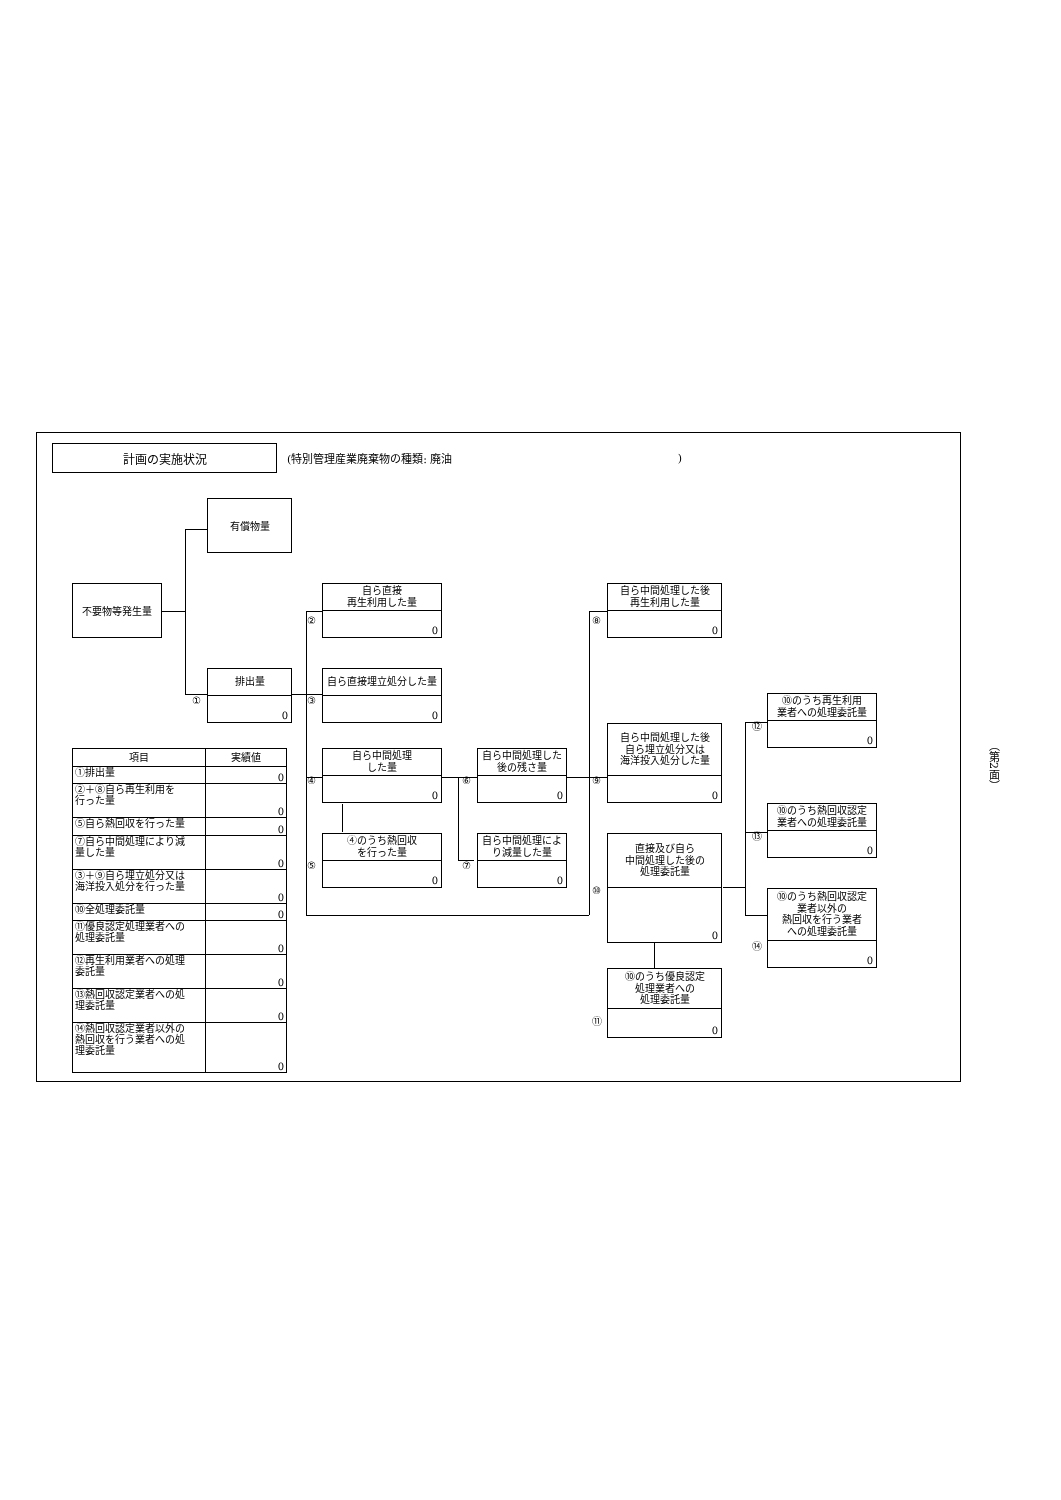計画の実施状況
(特別管理産業廃棄物の種類: 廃油 )
有償物量
不要物等発生量
①
排出量
0
②
自ら直接
再生利用した量
0
③
自ら直接埋立処分した量
0
④
自ら中間処理
した量
0
⑤
④のうち熱回収
を行った量
0
⑥
自ら中間処理した
後の残さ量
0
⑦
自ら中間処理によ
り減量した量
0
⑧
自ら中間処理した後
再生利用した量
0
⑨
自ら中間処理した後
自ら埋立処分又は
海洋投入処分した量
0
⑩
直接及び自ら
中間処理した後の
処理委託量
0
⑪
⑩のうち優良認定
処理業者への
処理委託量
0
⑫
⑩のうち再生利用
業者への処理委託量
0
⑬
⑩のうち熱回収認定
業者への処理委託量
0
⑭
⑩のうち熱回収認定
業者以外の
熱回収を行う業者
への処理委託量
0
| 項目 | 実績値 |
| --- | --- |
| ①排出量 | 0 |
| ②＋⑧自ら再生利用を 行った量 | 0 |
| ⑤自ら熱回収を行った量 | 0 |
| ⑦自ら中間処理により減 量した量 | 0 |
| ③＋⑨自ら埋立処分又は 海洋投入処分を行った量 | 0 |
| ⑩全処理委託量 | 0 |
| ⑪優良認定処理業者への 処理委託量 | 0 |
| ⑫再生利用業者への処理 委託量 | 0 |
| ⑬熱回収認定業者への処 理委託量 | 0 |
| ⑭熱回収認定業者以外の 熱回収を行う業者への処 理委託量 | 0 |
（第2面）